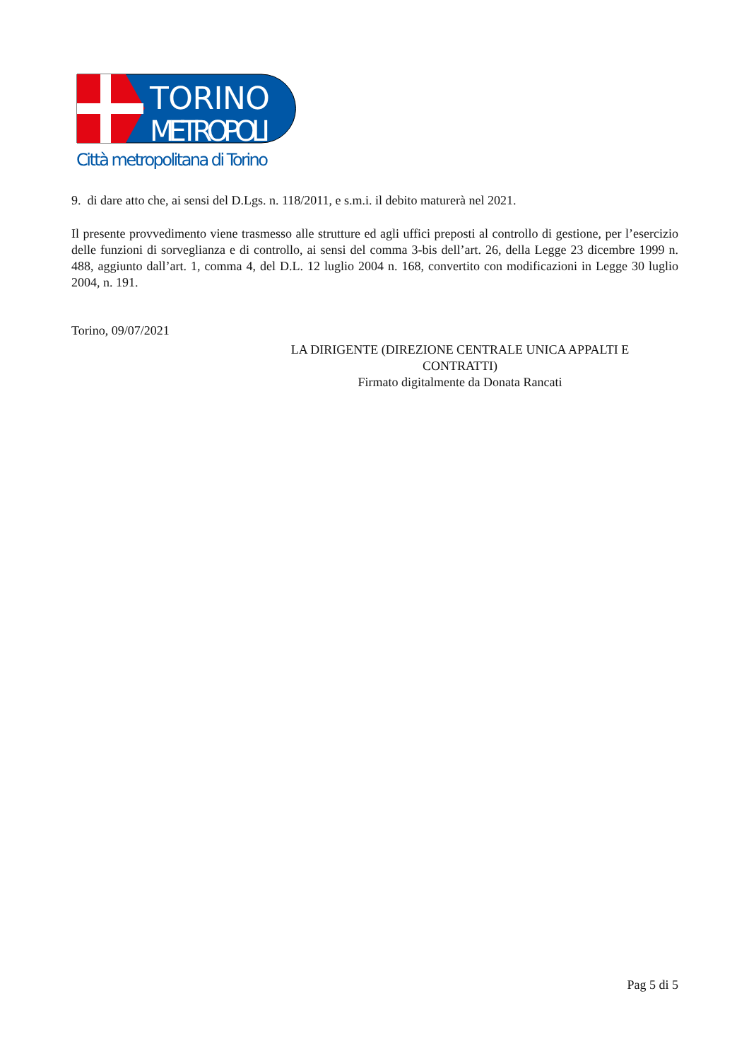TORINO
METROPOLI
Città metropolitana di Torino
9. di dare atto che, ai sensi del D.Lgs. n. 118/2011, e s.m.i. il debito maturerà nel 2021.
Il presente provvedimento viene trasmesso alle strutture ed agli uffici preposti al controllo di gestione, per l’esercizio delle funzioni di sorveglianza e di controllo, ai sensi del comma 3-bis dell’art. 26, della Legge 23 dicembre 1999 n. 488, aggiunto dall’art. 1, comma 4, del D.L. 12 luglio 2004 n. 168, convertito con modificazioni in Legge 30 luglio 2004, n. 191.
Torino, 09/07/2021
LA DIRIGENTE (DIREZIONE CENTRALE UNICA APPALTI E CONTRATTI)
Firmato digitalmente da Donata Rancati
Pag 5 di 5